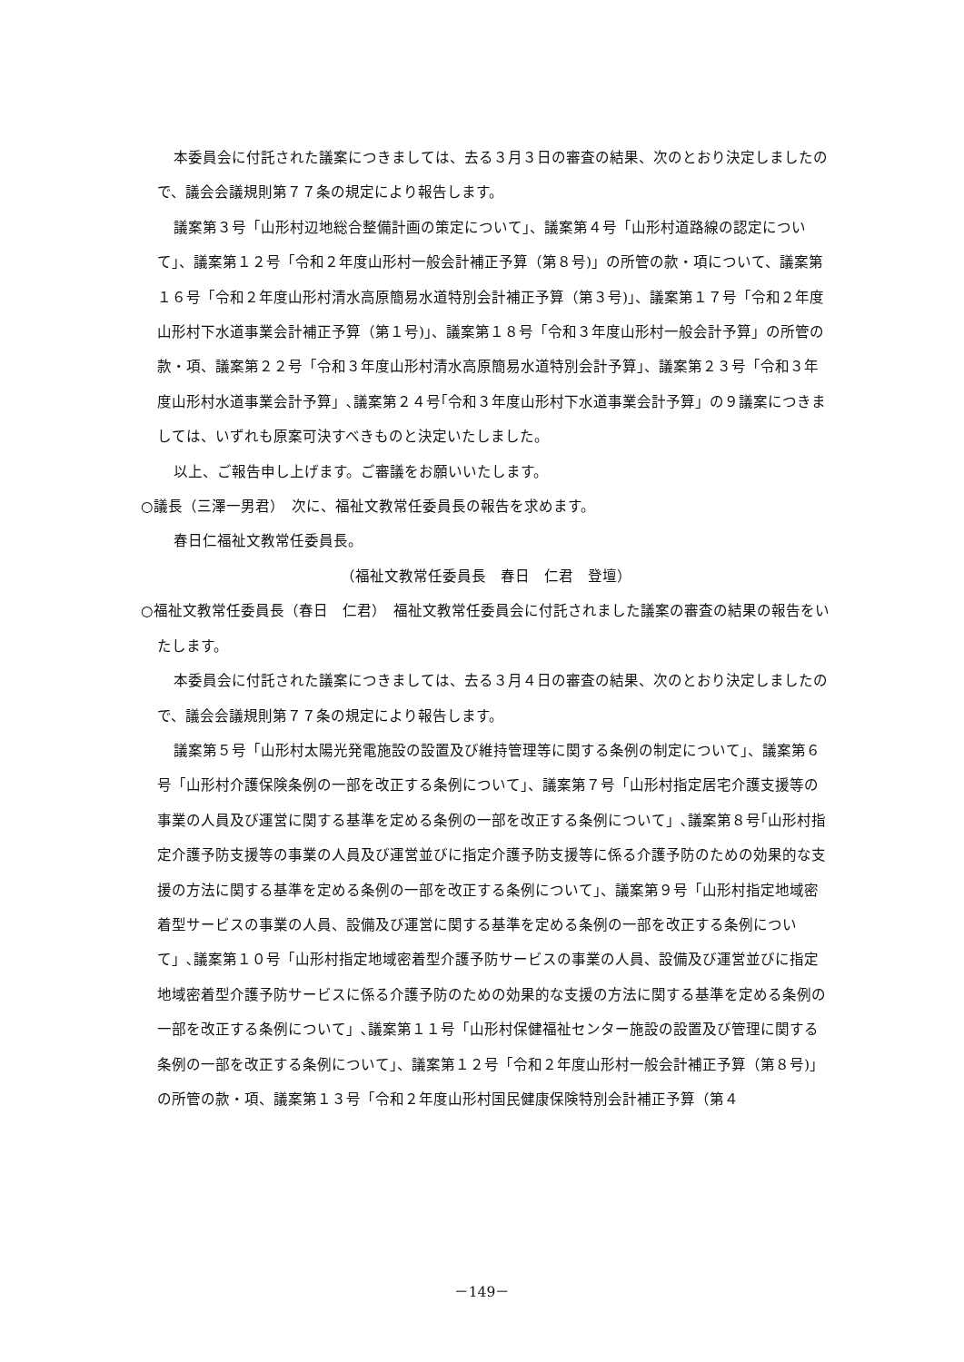本委員会に付託された議案につきましては、去る３月３日の審査の結果、次のとおり決定しましたので、議会会議規則第７７条の規定により報告します。
議案第３号「山形村辺地総合整備計画の策定について」、議案第４号「山形村道路線の認定について」、議案第１２号「令和２年度山形村一般会計補正予算（第８号)」の所管の款・項について、議案第１６号「令和２年度山形村清水高原簡易水道特別会計補正予算（第３号)」、議案第１７号「令和２年度山形村下水道事業会計補正予算（第１号)」、議案第１８号「令和３年度山形村一般会計予算」の所管の款・項、議案第２２号「令和３年度山形村清水高原簡易水道特別会計予算」、議案第２３号「令和３年度山形村水道事業会計予算」､議案第２４号｢令和３年度山形村下水道事業会計予算」の９議案につきましては、いずれも原案可決すべきものと決定いたしました。
以上、ご報告申し上げます。ご審議をお願いいたします。
○議長（三澤一男君）　次に、福祉文教常任委員長の報告を求めます。
春日仁福祉文教常任委員長。
（福祉文教常任委員長　春日　仁君　登壇）
○福祉文教常任委員長（春日　仁君）　福祉文教常任委員会に付託されました議案の審査の結果の報告をいたします。
本委員会に付託された議案につきましては、去る３月４日の審査の結果、次のとおり決定しましたので、議会会議規則第７７条の規定により報告します。
議案第５号「山形村太陽光発電施設の設置及び維持管理等に関する条例の制定について」、議案第６号「山形村介護保険条例の一部を改正する条例について」、議案第７号「山形村指定居宅介護支援等の事業の人員及び運営に関する基準を定める条例の一部を改正する条例について」､議案第８号｢山形村指定介護予防支援等の事業の人員及び運営並びに指定介護予防支援等に係る介護予防のための効果的な支援の方法に関する基準を定める条例の一部を改正する条例について」、議案第９号「山形村指定地域密着型サービスの事業の人員、設備及び運営に関する基準を定める条例の一部を改正する条例について」､議案第１０号「山形村指定地域密着型介護予防サービスの事業の人員、設備及び運営並びに指定地域密着型介護予防サービスに係る介護予防のための効果的な支援の方法に関する基準を定める条例の一部を改正する条例について」､議案第１１号「山形村保健福祉センター施設の設置及び管理に関する条例の一部を改正する条例について」、議案第１２号「令和２年度山形村一般会計補正予算（第８号)」の所管の款・項、議案第１３号「令和２年度山形村国民健康保険特別会計補正予算（第４
－149－